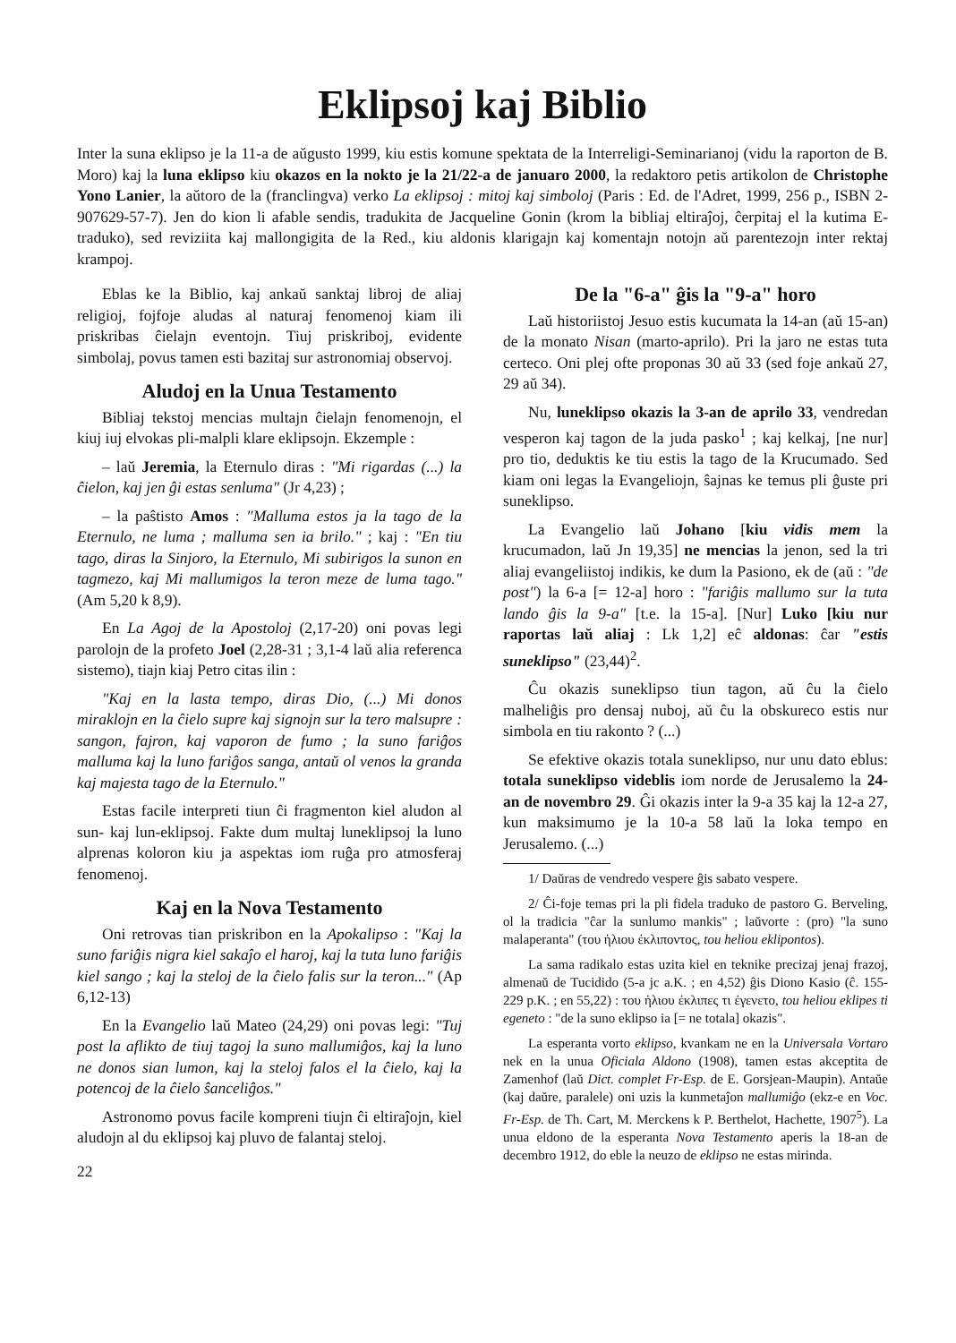Eklipsoj kaj Biblio
Inter la suna eklipso je la 11-a de aŭgusto 1999, kiu estis komune spektata de la Interreligi-Seminarianoj (vidu la raporton de B. Moro) kaj la luna eklipso kiu okazos en la nokto je la 21/22-a de januaro 2000, la redaktoro petis artikolon de Christophe Yono Lanier, la aŭtoro de la (franclingva) verko La eklipsoj : mitoj kaj simboloj (Paris : Ed. de l'Adret, 1999, 256 p., ISBN 2-907629-57-7). Jen do kion li afable sendis, tradukita de Jacqueline Gonin (krom la bibliaj eltiraĵoj, ĉerpitaj el la kutima E-traduko), sed reviziita kaj mallongigita de la Red., kiu aldonis klarigajn kaj komentajn notojn aŭ parentezojn inter rektaj krampoj.
Eblas ke la Biblio, kaj ankaŭ sanktaj libroj de aliaj religioj, fojfoje aludas al naturaj fenomenoj kiam ili priskribas ĉielajn eventojn. Tiuj priskriboj, evidente simbolaj, povus tamen esti bazitaj sur astronomiaj observoj.
Aludoj en la Unua Testamento
Bibliaj tekstoj mencias multajn ĉielajn fenomenojn, el kiuj iuj elvokas pli-malpli klare eklipsojn. Ekzemple :
– laŭ Jeremia, la Eternulo diras : "Mi rigardas (...) la ĉielon, kaj jen ĝi estas senluma" (Jr 4,23) ;
– la paŝtisto Amos : "Malluma estos ja la tago de la Eternulo, ne luma ; malluma sen ia brilo." ; kaj : "En tiu tago, diras la Sinjoro, la Eternulo, Mi subirigos la sunon en tagmezo, kaj Mi mallumigos la teron meze de luma tago." (Am 5,20 k 8,9).
En La Agoj de la Apostoloj (2,17-20) oni povas legi parolojn de la profeto Joel (2,28-31 ; 3,1-4 laŭ alia referenca sistemo), tiajn kiaj Petro citas ilin :
"Kaj en la lasta tempo, diras Dio, (...) Mi donos miraklojn en la ĉielo supre kaj signojn sur la tero malsupre : sangon, fajron, kaj vaporon de fumo ; la suno fariĝos malluma kaj la luno fariĝos sanga, antaŭ ol venos la granda kaj majesta tago de la Eternulo."
Estas facile interpreti tiun ĉi fragmenton kiel aludon al sun- kaj lun-eklipsoj. Fakte dum multaj luneklipsoj la luno alprenas koloron kiu ja aspektas iom ruĝa pro atmosferaj fenomenoj.
Kaj en la Nova Testamento
Oni retrovas tian priskribon en la Apokalipso : "Kaj la suno fariĝis nigra kiel sakaĵo el haroj, kaj la tuta luno fariĝis kiel sango ; kaj la steloj de la ĉielo falis sur la teron..." (Ap 6,12-13)
En la Evangelio laŭ Mateo (24,29) oni povas legi: "Tuj post la aflikto de tiuj tagoj la suno mallumiĝos, kaj la luno ne donos sian lumon, kaj la steloj falos el la ĉielo, kaj la potencoj de la ĉielo ŝanceliĝos."
Astronomo povus facile kompreni tiujn ĉi eltiraĵojn, kiel aludojn al du eklipsoj kaj pluvo de falantaj steloj.
22
De la "6-a" ĝis la "9-a" horo
Laŭ historiistoj Jesuo estis kucumata la 14-an (aŭ 15-an) de la monato Nisan (marto-aprilo). Pri la jaro ne estas tuta certeco. Oni plej ofte proponas 30 aŭ 33 (sed foje ankaŭ 27, 29 aŭ 34).
Nu, luneklipso okazis la 3-an de aprilo 33, vendredan vesperon kaj tagon de la juda pasko<sup>1</sup> ; kaj kelkaj, [ne nur] pro tio, deduktis ke tiu estis la tago de la Krucumado. Sed kiam oni legas la Evangeliojn, ŝajnas ke temus pli ĝuste pri suneklipso.
La Evangelio laŭ Johano [kiu vidis mem la krucumadon, laŭ Jn 19,35] ne mencias la jenon, sed la tri aliaj evangeliistoj indikis, ke dum la Pasiono, ek de (aŭ : "de post") la 6-a [= 12-a] horo : "fariĝis mallumo sur la tuta lando ĝis la 9-a" [t.e. la 15-a]. [Nur] Luko [kiu nur raportas laŭ aliaj : Lk 1,2] eĉ aldonas: ĉar "estis suneklipso" (23,44)<sup>2</sup>.
Ĉu okazis suneklipso tiun tagon, aŭ ĉu la ĉielo malheliĝis pro densaj nuboj, aŭ ĉu la obskureco estis nur simbola en tiu rakonto ? (...)
Se efektive okazis totala suneklipso, nur unu dato eblus: totala suneklipso videblis iom norde de Jerusalemo la 24-an de novembro 29. Ĝi okazis inter la 9-a 35 kaj la 12-a 27, kun maksimumo je la 10-a 58 laŭ la loka tempo en Jerusalemo. (...)
1/ Daŭras de vendredo vespere ĝis sabato vespere.
2/ Ĉi-foje temas pri la pli fidela traduko de pastoro G. Berveling, ol la tradicia "ĉar la sunlumo mankis" ; laŭvorte : (pro) "la suno malaperanta" (του ἡλιου ἐκλιποντος, tou heliou eklipontos).
La sama radikalo estas uzita kiel en teknike precizaj jenaj frazoj, almenaŭ de Tucidido (5-a jc a.K. ; en 4,52) ĝis Diono Kasio (ĉ. 155-229 p.K. ; en 55,22) : του ἡλιου ἐκλιπες τι ἐγενετο, tou heliou eklipes ti egeneto : "de la suno eklipso ia [= ne totala] okazis".
La esperanta vorto eklipso, kvankam ne en la Universala Vortaro nek en la unua Oficiala Aldono (1908), tamen estas akceptita de Zamenhof (laŭ Dict. complet Fr-Esp. de E. Gorsjean-Maupin). Antaŭe (kaj daŭre, paralele) oni uzis la kunmetaĵon mallumiĝo (ekz-e en Voc. Fr-Esp. de Th. Cart, M. Merckens k P. Berthelot, Hachette, 1907<sup>5</sup>). La unua eldono de la esperanta Nova Testamento aperis la 18-an de decembro 1912, do eble la neuzo de eklipso ne estas mirinda.